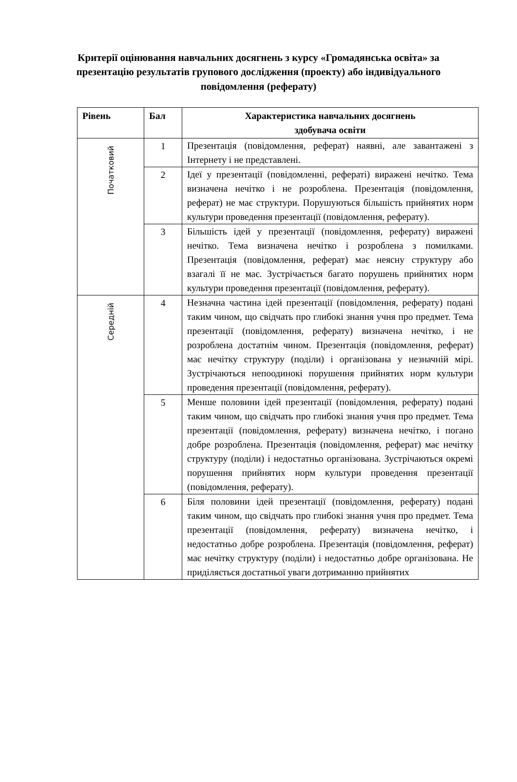Критерії оцінювання навчальних досягнень з курсу «Громадянська освіта» за презентацію результатів групового дослідження (проекту) або індивідуального повідомлення (реферату)
| Рівень | Бал | Характеристика навчальних досягнень здобувача освіти |
| --- | --- | --- |
| Початковий | 1 | Презентація (повідомлення, реферат) наявні, але завантажені з Інтернету і не представлені. |
| | 2 | Ідеї у презентації (повідомленні, рефераті) виражені нечітко. Тема визначена нечітко і не розроблена. Презентація (повідомлення, реферат) не має структури. Порушуються більшість прийнятих норм культури проведення презентації (повідомлення, реферату). |
| | 3 | Більшість ідей у презентації (повідомлення, реферату) виражені нечітко. Тема визначена нечітко і розроблена з помилками. Презентація (повідомлення, реферат) має неясну структуру або взагалі її не має. Зустрічається багато порушень прийнятих норм культури проведення презентації (повідомлення, реферату). |
| Середній | 4 | Незначна частина ідей презентації (повідомлення, реферату) подані таким чином, що свідчать про глибокі знання учня про предмет. Тема презентації (повідомлення, реферату) визначена нечітко, і не розроблена достатнім чином. Презентація (повідомлення, реферат) має нечітку структуру (поділи) і організована у незначній мірі. Зустрічаються непоодинокі порушення прийнятих норм культури проведення презентації (повідомлення, реферату). |
| | 5 | Менше половини ідей презентації (повідомлення, реферату) подані таким чином, що свідчать про глибокі знання учня про предмет. Тема презентації (повідомлення, реферату) визначена нечітко, і погано добре розроблена. Презентація (повідомлення, реферат) має нечітку структуру (поділи) і недостатньо організована. Зустрічаються окремі порушення прийнятих норм культури проведення презентації (повідомлення, реферату). |
| | 6 | Біля половини ідей презентації (повідомлення, реферату) подані таким чином, що свідчать про глибокі знання учня про предмет. Тема презентації (повідомлення, реферату) визначена нечітко, і недостатньо добре розроблена. Презентація (повідомлення, реферат) має нечітку структуру (поділи) і недостатньо добре організована. Не приділяється достатньої уваги дотриманню прийнятих |